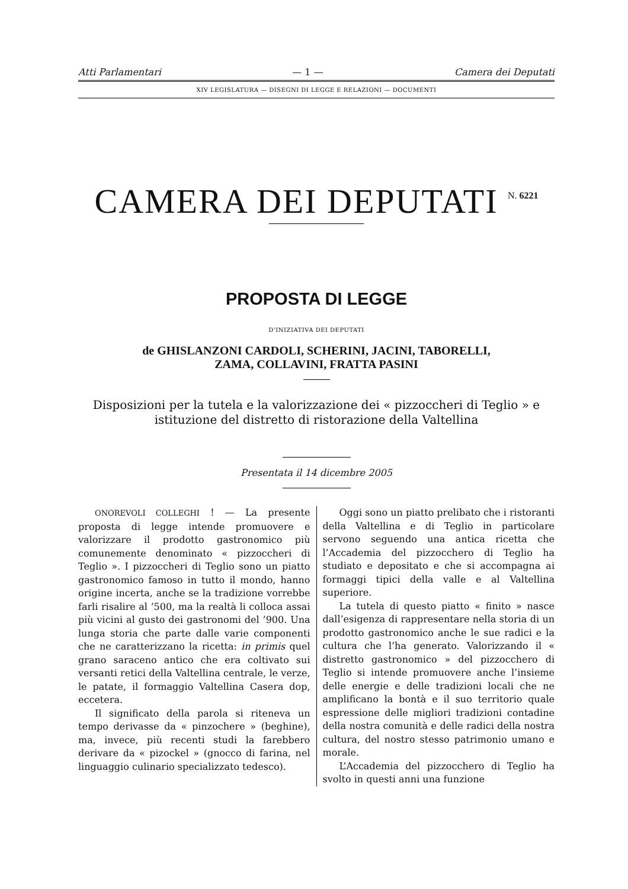Atti Parlamentari — 1 — Camera dei Deputati
XIV LEGISLATURA — DISEGNI DI LEGGE E RELAZIONI — DOCUMENTI
CAMERA DEI DEPUTATI <sup>N. 6221</sup>
PROPOSTA DI LEGGE
D’INIZIATIVA DEI DEPUTATI
de GHISLANZONI CARDOLI, SCHERINI, JACINI, TABORELLI,
ZAMA, COLLAVINI, FRATTA PASINI
Disposizioni per la tutela e la valorizzazione dei « pizzoccheri di Teglio » e istituzione del distretto di ristorazione della Valtellina
Presentata il 14 dicembre 2005
ONOREVOLI COLLEGHI ! — La presente proposta di legge intende promuovere e valorizzare il prodotto gastronomico più comunemente denominato « pizzoccheri di Teglio ». I pizzoccheri di Teglio sono un piatto gastronomico famoso in tutto il mondo, hanno origine incerta, anche se la tradizione vorrebbe farli risalire al ’500, ma la realtà li colloca assai più vicini al gusto dei gastronomi del ’900. Una lunga storia che parte dalle varie componenti che ne caratterizzano la ricetta: in primis quel grano saraceno antico che era coltivato sui versanti retici della Valtellina centrale, le verze, le patate, il formaggio Valtellina Casera dop, eccetera.
Il significato della parola si riteneva un tempo derivasse da « pinzochere » (beghine), ma, invece, più recenti studi la farebbero derivare da « pizockel » (gnocco di farina, nel linguaggio culinario specializzato tedesco).
Oggi sono un piatto prelibato che i ristoranti della Valtellina e di Teglio in particolare servono seguendo una antica ricetta che l’Accademia del pizzocchero di Teglio ha studiato e depositato e che si accompagna ai formaggi tipici della valle e al Valtellina superiore.
La tutela di questo piatto « finito » nasce dall’esigenza di rappresentare nella storia di un prodotto gastronomico anche le sue radici e la cultura che l’ha generato. Valorizzando il « distretto gastronomico » del pizzocchero di Teglio si intende promuovere anche l’insieme delle energie e delle tradizioni locali che ne amplificano la bontà e il suo territorio quale espressione delle migliori tradizioni contadine della nostra comunità e delle radici della nostra cultura, del nostro stesso patrimonio umano e morale.
L’Accademia del pizzocchero di Teglio ha svolto in questi anni una funzione